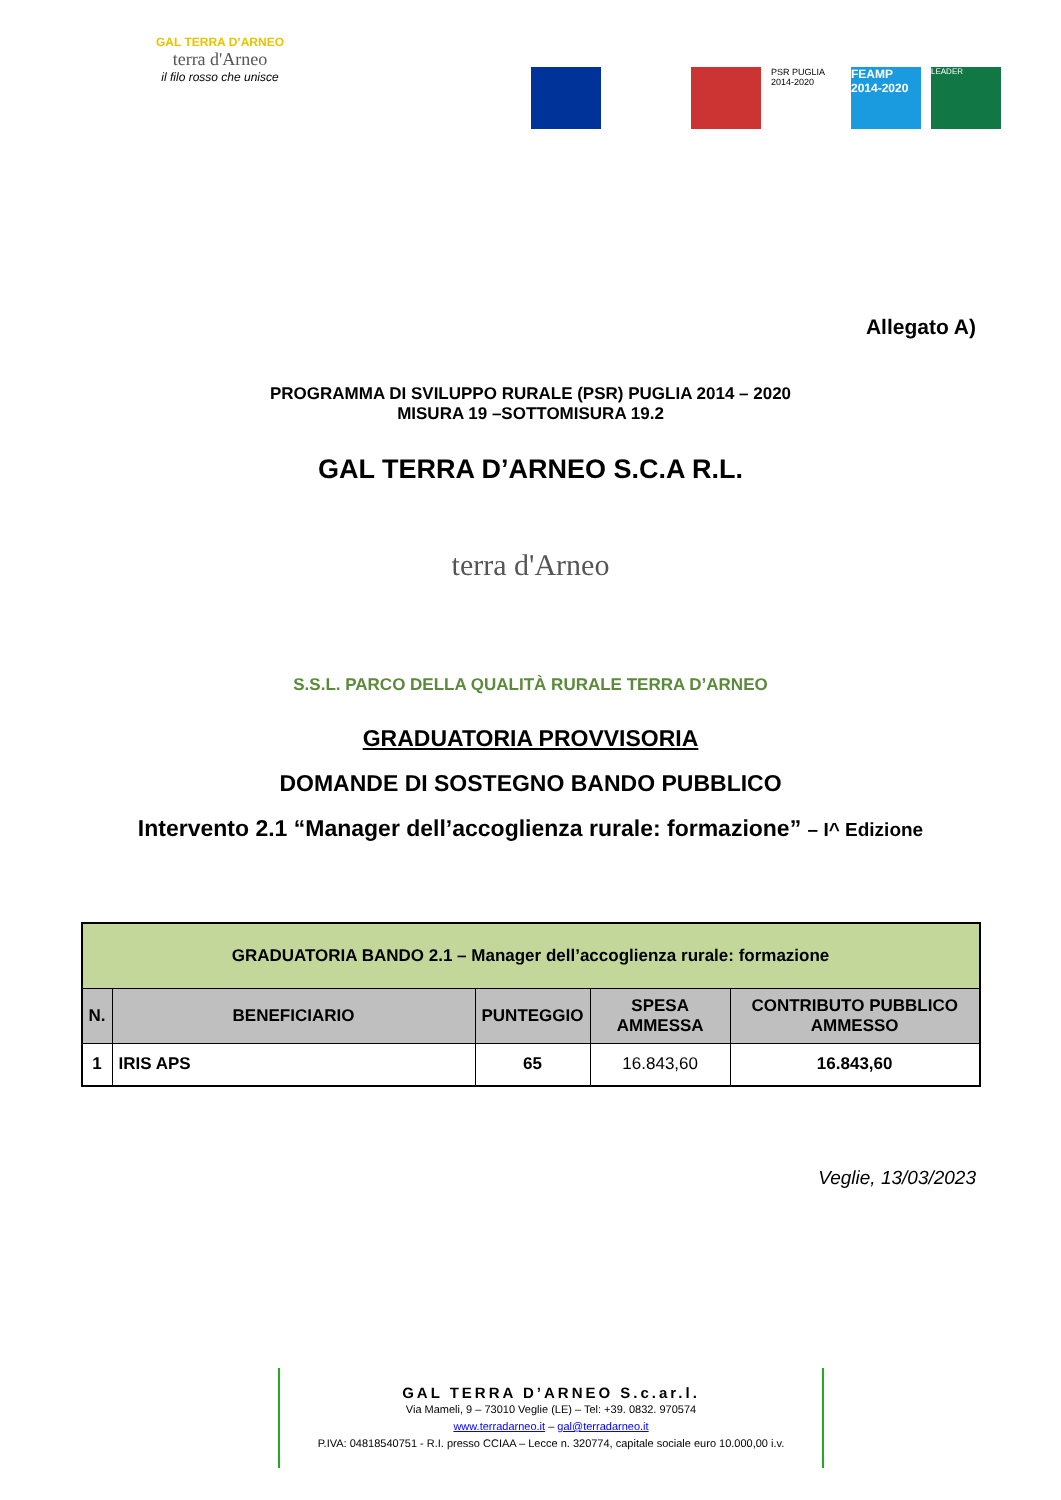GAL TERRA D’ARNEO
terra d'Arneo
il filo rosso che unisce
PSR PUGLIA 2014-2020
FEAMP 2014-2020
LEADER
Allegato A)
PROGRAMMA DI SVILUPPO RURALE (PSR) PUGLIA 2014 – 2020
MISURA 19 –SOTTOMISURA 19.2
GAL TERRA D’ARNEO S.C.A R.L.
terra d'Arneo
S.S.L. PARCO DELLA QUALITÀ RURALE TERRA D’ARNEO
GRADUATORIA PROVVISORIA
DOMANDE DI SOSTEGNO BANDO PUBBLICO
Intervento 2.1 “Manager dell’accoglienza rurale: formazione” – I^ Edizione
| GRADUATORIA BANDO 2.1 – Manager dell’accoglienza rurale: formazione | | | | |
| --- | --- | --- | --- | --- |
| N. | BENEFICIARIO | PUNTEGGIO | SPESA AMMESSA | CONTRIBUTO PUBBLICO AMMESSO |
| 1 | IRIS APS | 65 | 16.843,60 | 16.843,60 |
Veglie, 13/03/2023
GAL TERRA D’ARNEO S.c.ar.l.
Via Mameli, 9 – 73010 Veglie (LE) – Tel: +39. 0832. 970574
www.terradarneo.it – gal@terradarneo.it
P.IVA: 04818540751 - R.I. presso CCIAA – Lecce n. 320774, capitale sociale euro 10.000,00 i.v.